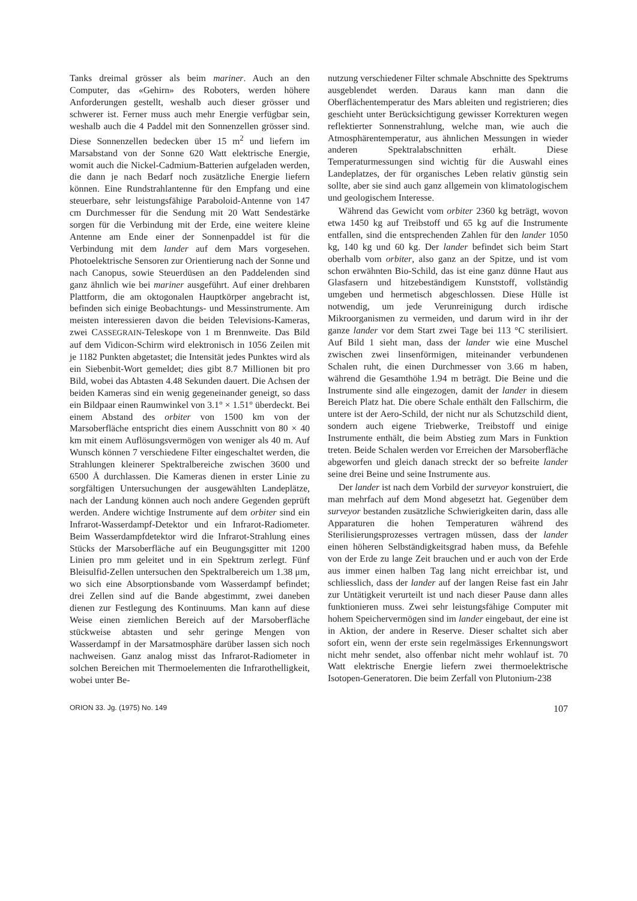Tanks dreimal grösser als beim mariner. Auch an den Computer, das «Gehirn» des Roboters, werden höhere Anforderungen gestellt, weshalb auch dieser grösser und schwerer ist. Ferner muss auch mehr Energie verfügbar sein, weshalb auch die 4 Paddel mit den Sonnenzellen grösser sind. Diese Sonnenzellen bedecken über 15 m<sup>2</sup> und liefern im Marsabstand von der Sonne 620 Watt elektrische Energie, womit auch die Nickel-Cadmium-Batterien aufgeladen werden, die dann je nach Bedarf noch zusätzliche Energie liefern können. Eine Rundstrahlantenne für den Empfang und eine steuerbare, sehr leistungsfähige Paraboloid-Antenne von 147 cm Durchmesser für die Sendung mit 20 Watt Sendestärke sorgen für die Verbindung mit der Erde, eine weitere kleine Antenne am Ende einer der Sonnenpaddel ist für die Verbindung mit dem lander auf dem Mars vorgesehen. Photoelektrische Sensoren zur Orientierung nach der Sonne und nach Canopus, sowie Steuerdüsen an den Paddelenden sind ganz ähnlich wie bei mariner ausgeführt. Auf einer drehbaren Plattform, die am oktogonalen Hauptkörper angebracht ist, befinden sich einige Beobachtungs- und Messinstrumente. Am meisten interessieren davon die beiden Televisions-Kameras, zwei CASSEGRAIN-Teleskope von 1 m Brennweite. Das Bild auf dem Vidicon-Schirm wird elektronisch in 1056 Zeilen mit je 1182 Punkten abgetastet; die Intensität jedes Punktes wird als ein Siebenbit-Wort gemeldet; dies gibt 8.7 Millionen bit pro Bild, wobei das Abtasten 4.48 Sekunden dauert. Die Achsen der beiden Kameras sind ein wenig gegeneinander geneigt, so dass ein Bildpaar einen Raumwinkel von 3.1° × 1.51° überdeckt. Bei einem Abstand des orbiter von 1500 km von der Marsoberfläche entspricht dies einem Ausschnitt von 80 × 40 km mit einem Auflösungsvermögen von weniger als 40 m. Auf Wunsch können 7 verschiedene Filter eingeschaltet werden, die Strahlungen kleinerer Spektralbereiche zwischen 3600 und 6500 Å durchlassen. Die Kameras dienen in erster Linie zu sorgfältigen Untersuchungen der ausgewählten Landeplätze, nach der Landung können auch noch andere Gegenden geprüft werden. Andere wichtige Instrumente auf dem orbiter sind ein Infrarot-Wasserdampf-Detektor und ein Infrarot-Radiometer. Beim Wasserdampfdetektor wird die Infrarot-Strahlung eines Stücks der Marsoberfläche auf ein Beugungsgitter mit 1200 Linien pro mm geleitet und in ein Spektrum zerlegt. Fünf Bleisulfid-Zellen untersuchen den Spektralbereich um 1.38 μm, wo sich eine Absorptionsbande vom Wasserdampf befindet; drei Zellen sind auf die Bande abgestimmt, zwei daneben dienen zur Festlegung des Kontinuums. Man kann auf diese Weise einen ziemlichen Bereich auf der Marsoberfläche stückweise abtasten und sehr geringe Mengen von Wasserdampf in der Marsatmosphäre darüber lassen sich noch nachweisen. Ganz analog misst das Infrarot-Radiometer in solchen Bereichen mit Thermoelementen die Infrarothelligkeit, wobei unter Be-
nutzung verschiedener Filter schmale Abschnitte des Spektrums ausgeblendet werden. Daraus kann man dann die Oberflächentemperatur des Mars ableiten und registrieren; dies geschieht unter Berücksichtigung gewisser Korrekturen wegen reflektierter Sonnenstrahlung, welche man, wie auch die Atmosphärentemperatur, aus ähnlichen Messungen in wieder anderen Spektralabschnitten erhält. Diese Temperaturmessungen sind wichtig für die Auswahl eines Landeplatzes, der für organisches Leben relativ günstig sein sollte, aber sie sind auch ganz allgemein von klimatologischem und geologischem Interesse.
Während das Gewicht vom orbiter 2360 kg beträgt, wovon etwa 1450 kg auf Treibstoff und 65 kg auf die Instrumente entfallen, sind die entsprechenden Zahlen für den lander 1050 kg, 140 kg und 60 kg. Der lander befindet sich beim Start oberhalb vom orbiter, also ganz an der Spitze, und ist vom schon erwähnten Bio-Schild, das ist eine ganz dünne Haut aus Glasfasern und hitzebeständigem Kunststoff, vollständig umgeben und hermetisch abgeschlossen. Diese Hülle ist notwendig, um jede Verunreinigung durch irdische Mikroorganismen zu vermeiden, und darum wird in ihr der ganze lander vor dem Start zwei Tage bei 113 °C sterilisiert. Auf Bild 1 sieht man, dass der lander wie eine Muschel zwischen zwei linsenförmigen, miteinander verbundenen Schalen ruht, die einen Durchmesser von 3.66 m haben, während die Gesamthöhe 1.94 m beträgt. Die Beine und die Instrumente sind alle eingezogen, damit der lander in diesem Bereich Platz hat. Die obere Schale enthält den Fallschirm, die untere ist der Aero-Schild, der nicht nur als Schutzschild dient, sondern auch eigene Triebwerke, Treibstoff und einige Instrumente enthält, die beim Abstieg zum Mars in Funktion treten. Beide Schalen werden vor Erreichen der Marsoberfläche abgeworfen und gleich danach streckt der so befreite lander seine drei Beine und seine Instrumente aus.
Der lander ist nach dem Vorbild der surveyor konstruiert, die man mehrfach auf dem Mond abgesetzt hat. Gegenüber dem surveyor bestanden zusätzliche Schwierigkeiten darin, dass alle Apparaturen die hohen Temperaturen während des Sterilisierungsprozesses vertragen müssen, dass der lander einen höheren Selbständigkeitsgrad haben muss, da Befehle von der Erde zu lange Zeit brauchen und er auch von der Erde aus immer einen halben Tag lang nicht erreichbar ist, und schliesslich, dass der lander auf der langen Reise fast ein Jahr zur Untätigkeit verurteilt ist und nach dieser Pause dann alles funktionieren muss. Zwei sehr leistungsfähige Computer mit hohem Speichervermögen sind im lander eingebaut, der eine ist in Aktion, der andere in Reserve. Dieser schaltet sich aber sofort ein, wenn der erste sein regelmässiges Erkennungswort nicht mehr sendet, also offenbar nicht mehr wohlauf ist. 70 Watt elektrische Energie liefern zwei thermoelektrische Isotopen-Generatoren. Die beim Zerfall von Plutonium-238
ORION 33. Jg. (1975) No. 149 107